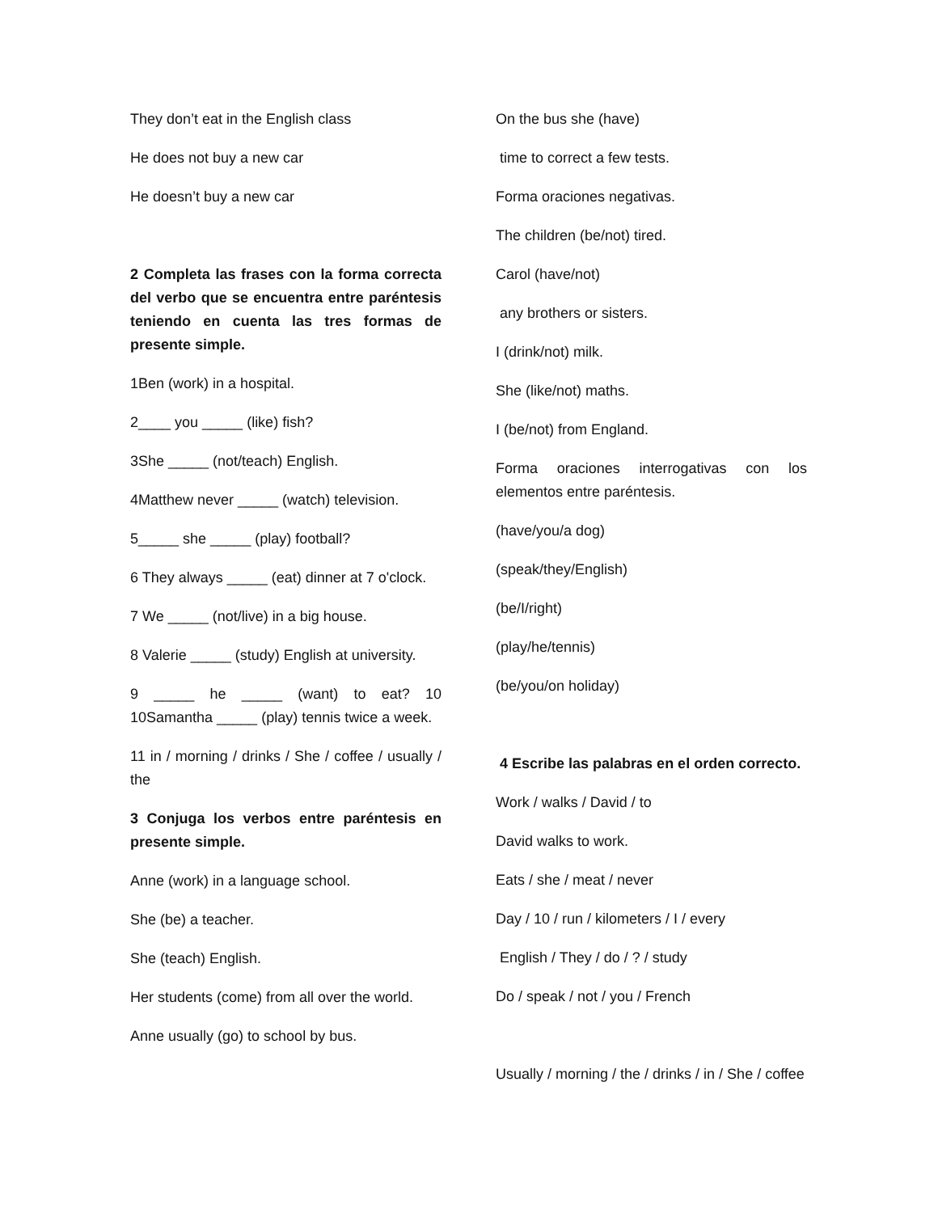They don’t eat in the English class
He does not buy a new car
He doesn’t buy a new car
2 Completa las frases con la forma correcta del verbo que se encuentra entre paréntesis teniendo en cuenta las tres formas de presente simple.
1Ben (work) in a hospital.
2____ you _____ (like) fish?
3She _____ (not/teach) English.
4Matthew never _____ (watch) television.
5_____ she _____ (play) football?
6 They always _____ (eat) dinner at 7 o'clock.
7 We _____ (not/live) in a big house.
8 Valerie _____ (study) English at university.
9 _____ he _____ (want) to eat? 10 10Samantha _____ (play) tennis twice a week.
11 in / morning / drinks / She / coffee / usually / the
3 Conjuga los verbos entre paréntesis en presente simple.
Anne (work) in a language school.
She (be) a teacher.
She (teach) English.
Her students (come) from all over the world.
Anne usually (go) to school by bus.
On the bus she (have)
time to correct a few tests.
Forma oraciones negativas.
The children (be/not) tired.
Carol (have/not)
any brothers or sisters.
I (drink/not) milk.
She (like/not) maths.
I (be/not) from England.
Forma oraciones interrogativas con los elementos entre paréntesis.
(have/you/a dog)
(speak/they/English)
(be/I/right)
(play/he/tennis)
(be/you/on holiday)
4 Escribe las palabras en el orden correcto.
Work / walks / David / to
David walks to work.
Eats / she / meat / never
Day / 10 / run / kilometers / I / every
English / They / do / ? / study
Do / speak / not / you / French
Usually / morning / the / drinks / in / She / coffee